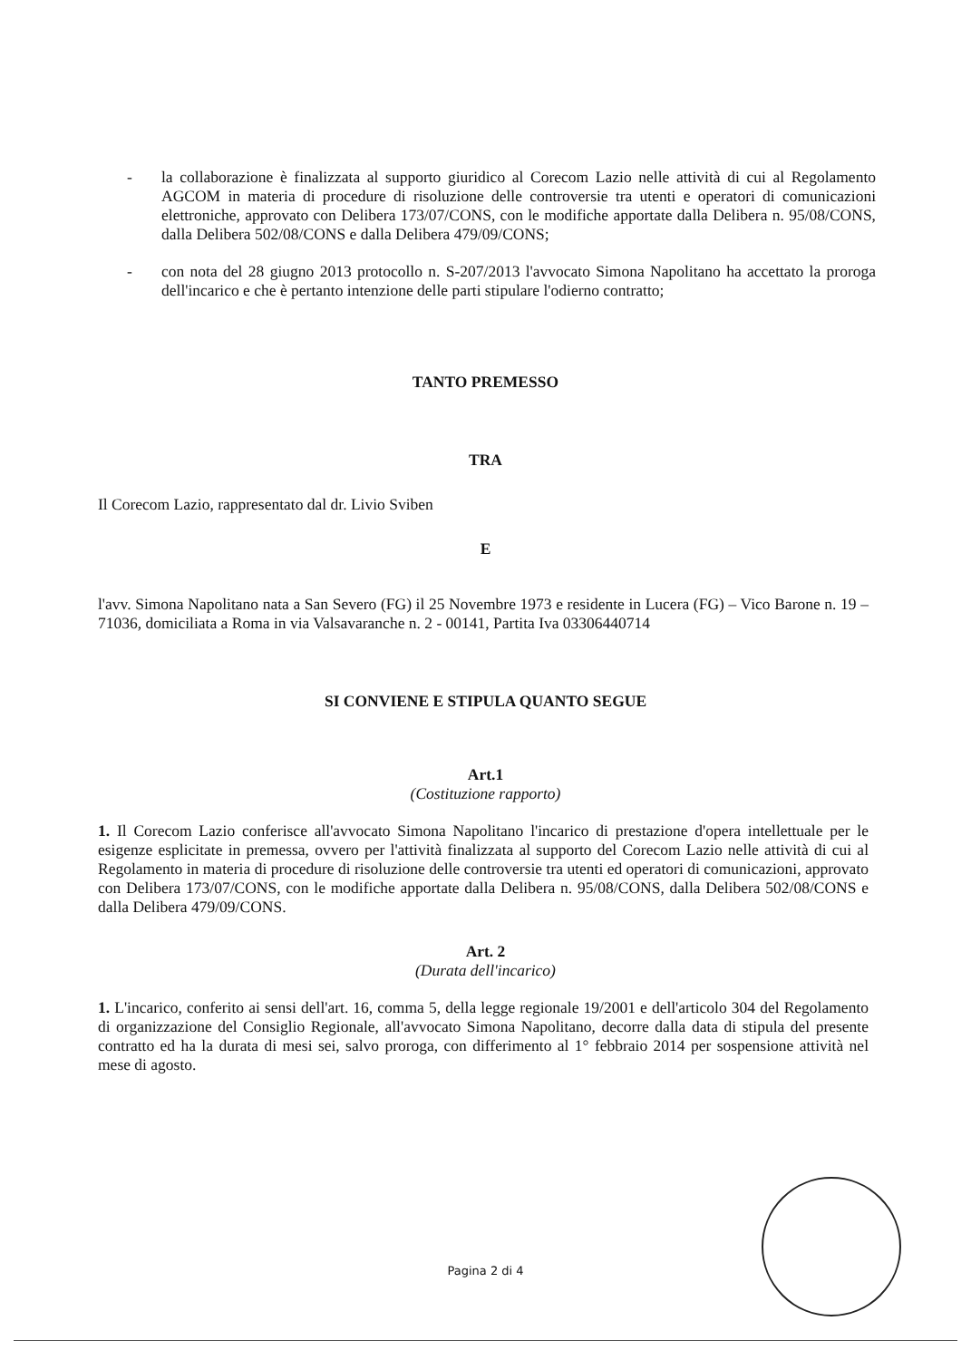- la collaborazione è finalizzata al supporto giuridico al Corecom Lazio nelle attività di cui al Regolamento AGCOM in materia di procedure di risoluzione delle controversie tra utenti e operatori di comunicazioni elettroniche, approvato con Delibera 173/07/CONS, con le modifiche apportate dalla Delibera n. 95/08/CONS, dalla Delibera 502/08/CONS e dalla Delibera 479/09/CONS;
- con nota del 28 giugno 2013 protocollo n. S-207/2013 l'avvocato Simona Napolitano ha accettato la proroga dell'incarico e che è pertanto intenzione delle parti stipulare l'odierno contratto;
TANTO PREMESSO
TRA
Il Corecom Lazio, rappresentato dal dr. Livio Sviben
E
l'avv. Simona Napolitano nata a San Severo (FG) il 25 Novembre 1973 e residente in Lucera (FG) – Vico Barone n. 19 – 71036, domiciliata a Roma in via Valsavaranche n. 2 - 00141, Partita Iva 03306440714
SI CONVIENE E STIPULA QUANTO SEGUE
Art.1
(Costituzione rapporto)
1. Il Corecom Lazio conferisce all'avvocato Simona Napolitano l'incarico di prestazione d'opera intellettuale per le esigenze esplicitate in premessa, ovvero per l'attività finalizzata al supporto del Corecom Lazio nelle attività di cui al Regolamento in materia di procedure di risoluzione delle controversie tra utenti ed operatori di comunicazioni, approvato con Delibera 173/07/CONS, con le modifiche apportate dalla Delibera n. 95/08/CONS, dalla Delibera 502/08/CONS e dalla Delibera 479/09/CONS.
Art. 2
(Durata dell'incarico)
1. L'incarico, conferito ai sensi dell'art. 16, comma 5, della legge regionale 19/2001 e dell'articolo 304 del Regolamento di organizzazione del Consiglio Regionale, all'avvocato Simona Napolitano, decorre dalla data di stipula del presente contratto ed ha la durata di mesi sei, salvo proroga, con differimento al 1° febbraio 2014 per sospensione attività nel mese di agosto.
Pagina 2 di 4